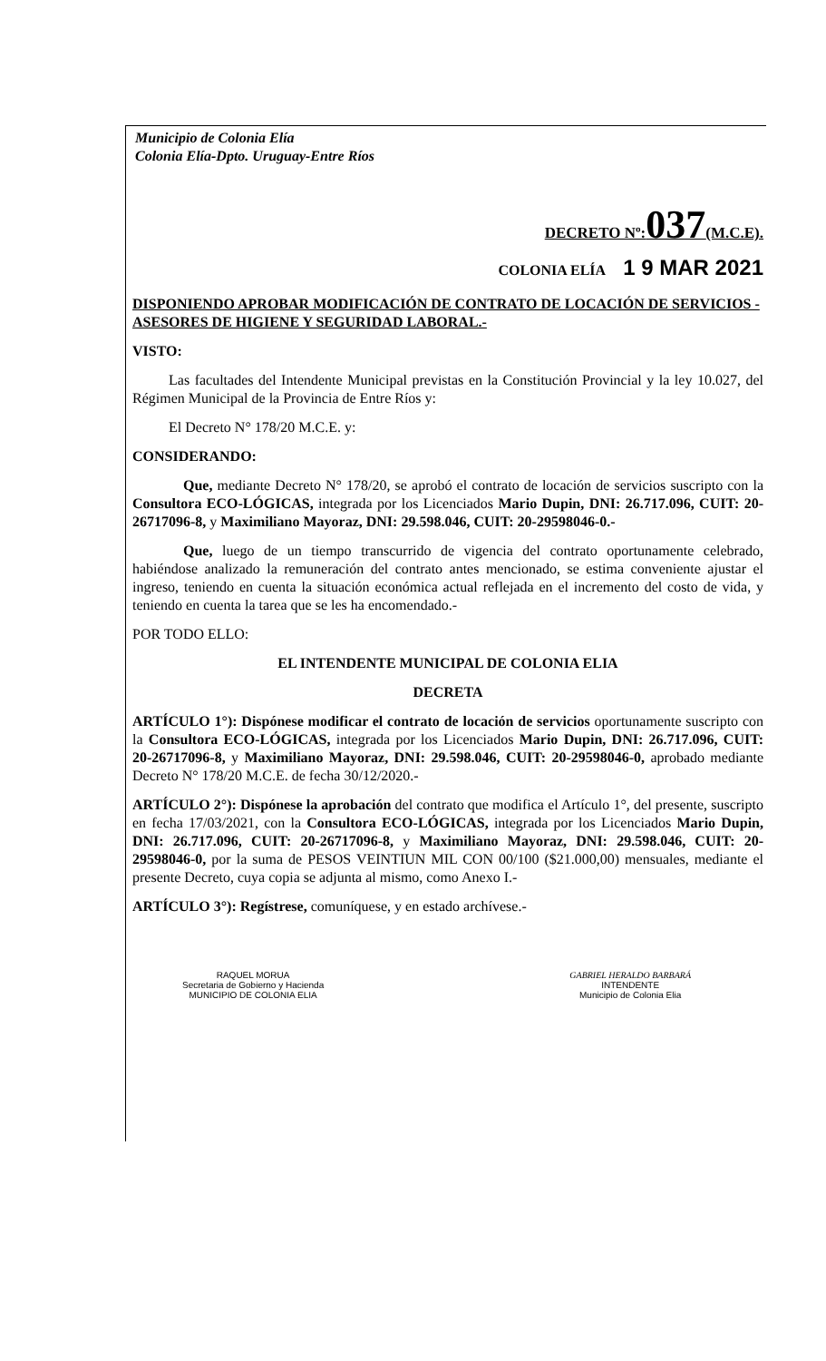Municipio de Colonia Elía
Colonia Elía-Dpto. Uruguay-Entre Ríos
DECRETO Nº:037(M.C.E).
COLONIA ELÍA 1 9 MAR 2021
DISPONIENDO APROBAR MODIFICACIÓN DE CONTRATO DE LOCACIÓN DE SERVICIOS - ASESORES DE HIGIENE Y SEGURIDAD LABORAL.-
VISTO:
Las facultades del Intendente Municipal previstas en la Constitución Provincial y la ley 10.027, del Régimen Municipal de la Provincia de Entre Ríos y:
El Decreto N° 178/20 M.C.E. y:
CONSIDERANDO:
Que, mediante Decreto N° 178/20, se aprobó el contrato de locación de servicios suscripto con la Consultora ECO-LÓGICAS, integrada por los Licenciados Mario Dupin, DNI: 26.717.096, CUIT: 20-26717096-8, y Maximiliano Mayoraz, DNI: 29.598.046, CUIT: 20-29598046-0.-
Que, luego de un tiempo transcurrido de vigencia del contrato oportunamente celebrado, habiéndose analizado la remuneración del contrato antes mencionado, se estima conveniente ajustar el ingreso, teniendo en cuenta la situación económica actual reflejada en el incremento del costo de vida, y teniendo en cuenta la tarea que se les ha encomendado.-
POR TODO ELLO:
EL INTENDENTE MUNICIPAL DE COLONIA ELIA
DECRETA
ARTÍCULO 1°): Dispónese modificar el contrato de locación de servicios oportunamente suscripto con la Consultora ECO-LÓGICAS, integrada por los Licenciados Mario Dupin, DNI: 26.717.096, CUIT: 20-26717096-8, y Maximiliano Mayoraz, DNI: 29.598.046, CUIT: 20-29598046-0, aprobado mediante Decreto N° 178/20 M.C.E. de fecha 30/12/2020.-
ARTÍCULO 2°): Dispónese la aprobación del contrato que modifica el Artículo 1°, del presente, suscripto en fecha 17/03/2021, con la Consultora ECO-LÓGICAS, integrada por los Licenciados Mario Dupin, DNI: 26.717.096, CUIT: 20-26717096-8, y Maximiliano Mayoraz, DNI: 29.598.046, CUIT: 20-29598046-0, por la suma de PESOS VEINTIUN MIL CON 00/100 ($21.000,00) mensuales, mediante el presente Decreto, cuya copia se adjunta al mismo, como Anexo I.-
ARTÍCULO 3°): Regístrese, comuníquese, y en estado archívese.-
RAQUEL MORUA
Secretaria de Gobierno y Hacienda
MUNICIPIO DE COLONIA ELIA
GABRIEL HERALDO BARBARÁ
INTENDENTE
Municipio de Colonia Elia